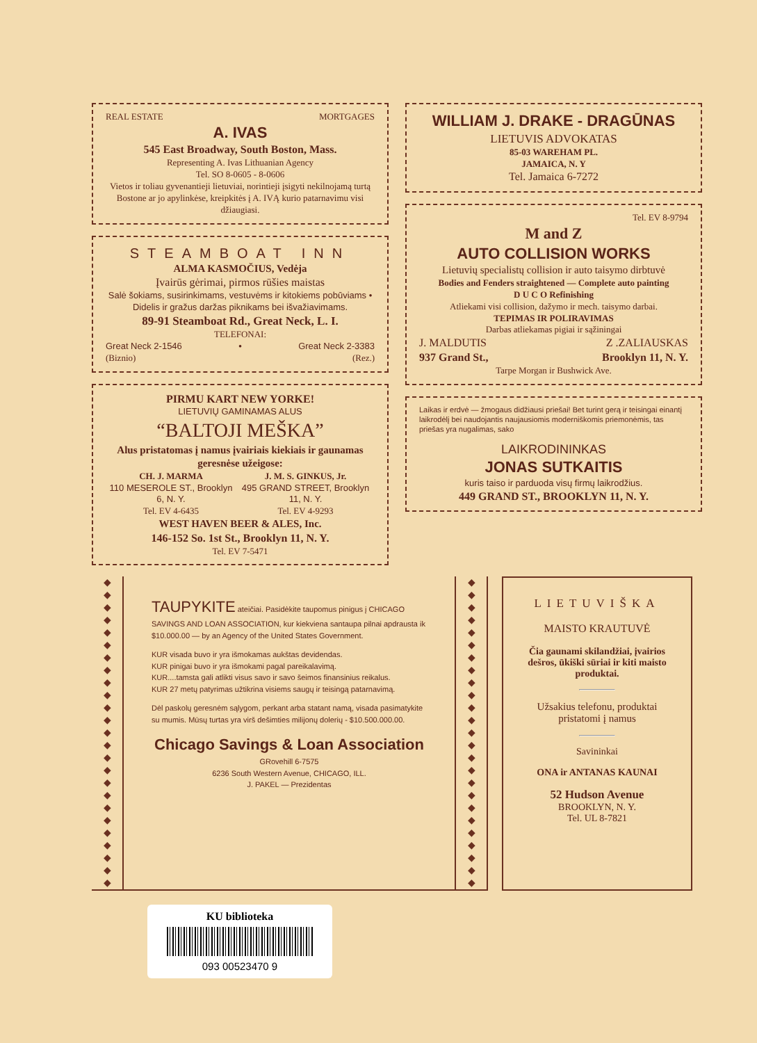REAL ESTATE MORTGAGES
A. IVAS
545 East Broadway, South Boston, Mass.
Representing A. Ivas Lithuanian Agency
Tel. SO 8-0605 - 8-0606
Vietos ir toliau gyvenantieji lietuviai, norintieji įsigyti nekilnojamą turtą Bostone ar jo apylinkėse, kreipkitės į A. IVĄ kurio patarnavimu visi džiaugiasi.
STEAMBOAT INN
ALMA KASMOČIUS, Vedėja
Įvairūs gėrimai, pirmos rūšies maistas
Salė šokiams, susirinkimams, vestuvėms ir kitokiems pobūviams • Didelis ir gražus daržas piknikams bei išvažiavimams.
89-91 Steamboat Rd., Great Neck, L. I.
TELEFONAI:
Great Neck 2-1546 • Great Neck 2-3383
(Biznio) (Rez.)
PIRMU KART NEW YORKE!
LIETUVIŲ GAMINAMAS ALUS
“BALTOJI MEŠKA”
Alus pristatomas į namus įvairiais kiekiais ir gaunamas geresnėse užeigose:
CH. J. MARMA
110 MESEROLE ST., Brooklyn 6, N. Y.
Tel. EV 4-6435
J. M. S. GINKUS, Jr.
495 GRAND STREET, Brooklyn 11, N. Y.
Tel. EV 4-9293
WEST HAVEN BEER & ALES, Inc.
146-152 So. 1st St., Brooklyn 11, N. Y.
Tel. EV 7-5471
WILLIAM J. DRAKE - DRAGŪNAS
LIETUVIS ADVOKATAS
85-03 WAREHAM PL.
JAMAICA, N. Y
Tel. Jamaica 6-7272
Tel. EV 8-9794
M and Z
AUTO COLLISION WORKS
Lietuvių specialistų collision ir auto taisymo dirbtuvė
Bodies and Fenders straightened — Complete auto painting
D U C O Refinishing
Atliekami visi collision, dažymo ir mech. taisymo darbai.
TEPIMAS IR POLIRAVIMAS
Darbas atliekamas pigiai ir sąžiningai
J. MALDUTIS Z .ZALIAUSKAS
937 Grand St., Brooklyn 11, N. Y.
Tarpe Morgan ir Bushwick Ave.
Laikas ir erdvė — žmogaus didžiausi priešai! Bet turint gerą ir teisingai einantį laikrodėlį bei naudojantis naujausiomis moderniškomis priemonėmis, tas priešas yra nugalimas, sako
LAIKRODININKAS
JONAS SUTKAITIS
kuris taiso ir parduoda visų firmų laikrodžius.
449 GRAND ST., BROOKLYN 11, N. Y.
◆
◆
◆
◆
◆
◆
◆
◆
◆
◆
◆
◆
◆
◆
◆
◆
◆
◆
◆
◆
◆
◆
◆
◆
◆
TAUPYKITE ateičiai. Pasidėkite taupomus pinigus į CHICAGO SAVINGS AND LOAN ASSOCIATION, kur kiekviena santaupa pilnai apdrausta ik $10.000.00 — by an Agency of the United States Government.
KUR visada buvo ir yra išmokamas aukštas devidendas.
KUR pinigai buvo ir yra išmokami pagal pareikalavimą.
KUR....tamsta gali atlikti visus savo ir savo šeimos finansinius reikalus.
KUR 27 metų patyrimas užtikrina visiems saugų ir teisingą patarnavimą.
Dėl paskolų geresnėm sąlygom, perkant arba statant namą, visada pasimatykite su mumis. Mūsų turtas yra virš dešimties milijonų dolerių - $10.500.000.00.
Chicago Savings & Loan Association
GRovehill 6-7575
6236 South Western Avenue, CHICAGO, ILL.
J. PAKEL — Prezidentas
◆
◆
◆
◆
◆
◆
◆
◆
◆
◆
◆
◆
◆
◆
◆
◆
◆
◆
◆
◆
◆
◆
◆
◆
◆
LIETUVIŠKA
MAISTO KRAUTUVĖ
Čia gaunami skilandžiai, įvairios dešros, ūkiški sūriai ir kiti maisto produktai.
Užsakius telefonu, produktai pristatomi į namus
Savininkai
ONA ir ANTANAS KAUNAI
52 Hudson Avenue
BROOKLYN, N. Y.
Tel. UL 8-7821
KU biblioteka
093 00523470 9